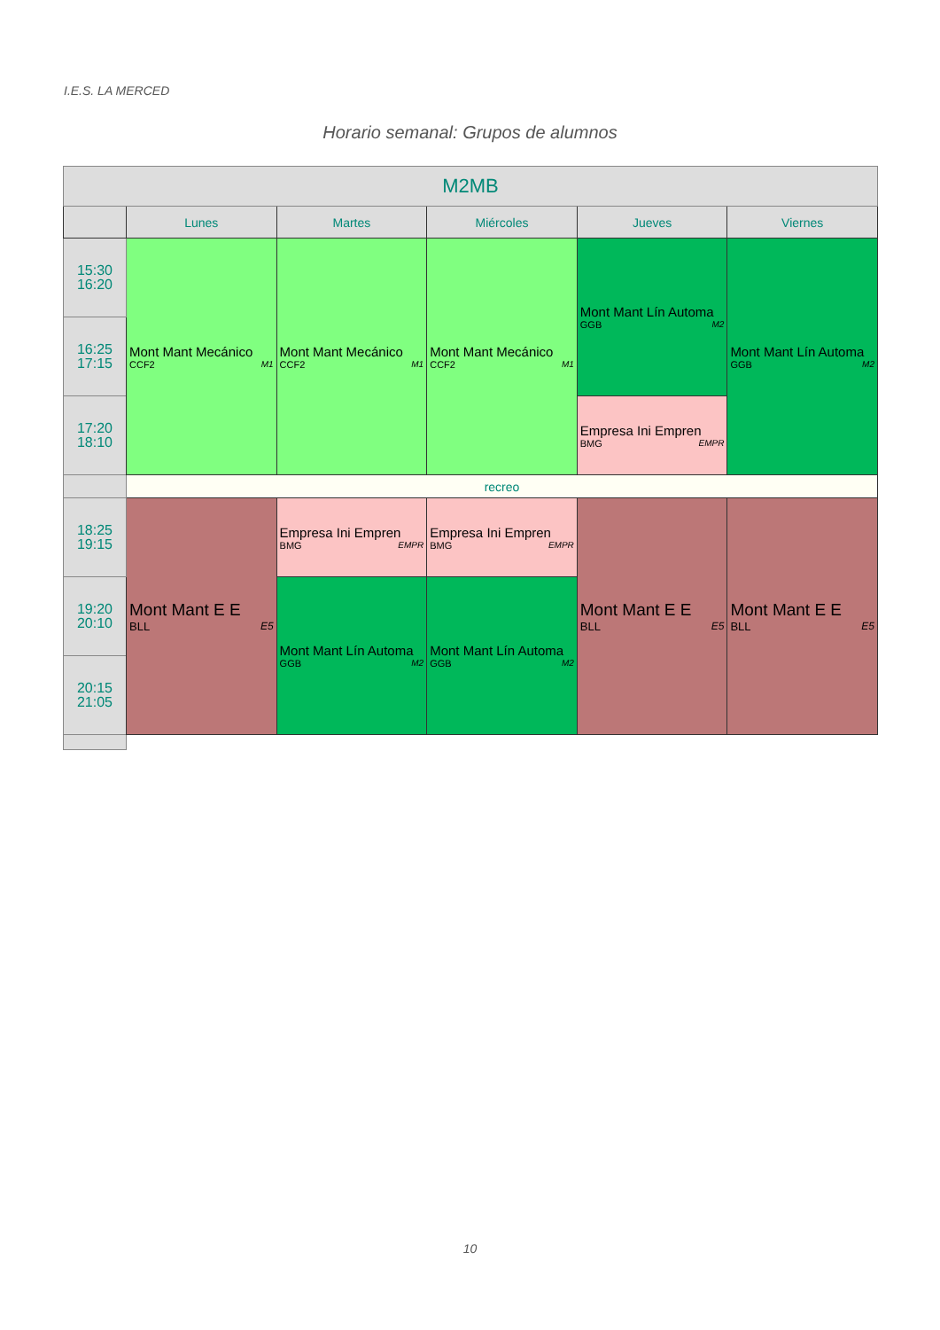I.E.S. LA MERCED
Horario semanal: Grupos de alumnos
| M2MB | | | | | |
| --- | --- | --- | --- | --- | --- |
| | Lunes | Martes | Miércoles | Jueves | Viernes |
| 15:30 16:20 | Mont Mant Mecánico CCF2 M1 | Mont Mant Mecánico CCF2 M1 | Mont Mant Mecánico CCF2 M1 | Mont Mant Lín Automa GGB M2 | Mont Mant Lín Automa GGB M2 |
| 16:25 17:15 | | | | | |
| 17:20 18:10 | | | | Empresa Ini Empren BMG EMPR | |
| | recreo | | | | |
| 18:25 19:15 | Mont Mant E E BLL E5 | Empresa Ini Empren BMG EMPR | Empresa Ini Empren BMG EMPR | Mont Mant E E BLL E5 | Mont Mant E E BLL E5 |
| 19:20 20:10 | | Mont Mant Lín Automa GGB M2 | Mont Mant Lín Automa GGB M2 | | |
| 20:15 21:05 | | | | | |
10